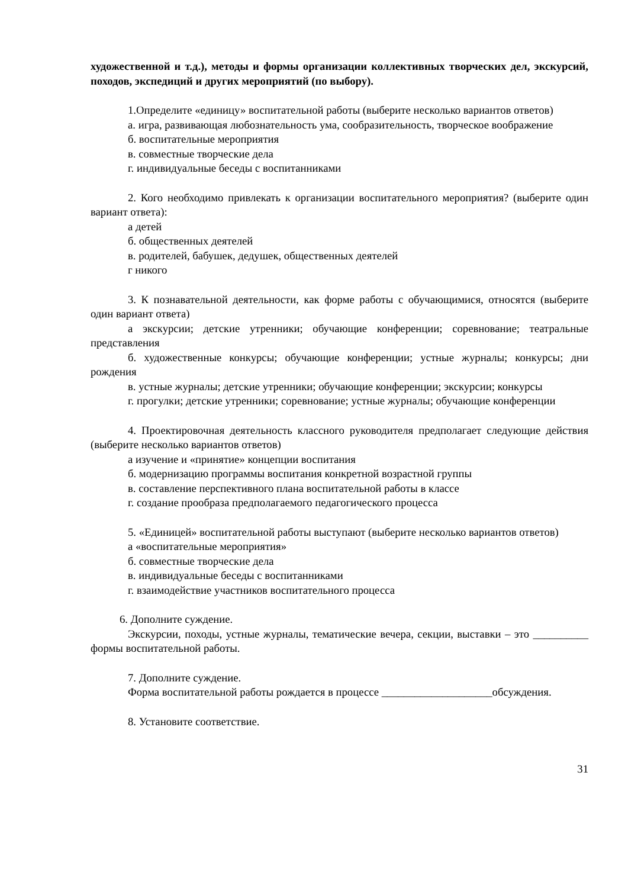художественной и т.д.), методы и формы организации коллективных творческих дел, экскурсий, походов, экспедиций и других мероприятий (по выбору).
1.Определите «единицу» воспитательной работы (выберите несколько вариантов ответов)
а. игра, развивающая любознательность ума, сообразительность, творческое воображение
б. воспитательные мероприятия
в. совместные творческие дела
г. индивидуальные беседы с воспитанниками
2. Кого необходимо привлекать к организации воспитательного мероприятия? (выберите один вариант ответа):
а детей
б. общественных деятелей
в. родителей, бабушек, дедушек, общественных деятелей
г никого
3. К познавательной деятельности, как форме работы с обучающимися, относятся (выберите один вариант ответа)
а экскурсии; детские утренники; обучающие конференции; соревнование; театральные представления
б. художественные конкурсы; обучающие конференции; устные журналы; конкурсы; дни рождения
в. устные журналы; детские утренники; обучающие конференции; экскурсии; конкурсы
г. прогулки; детские утренники; соревнование; устные журналы; обучающие конференции
4. Проектировочная деятельность классного руководителя предполагает следующие действия (выберите несколько вариантов ответов)
а изучение и «принятие» концепции воспитания
б. модернизацию программы воспитания конкретной возрастной группы
в. составление перспективного плана воспитательной работы в классе
г. создание прообраза предполагаемого педагогического процесса
5. «Единицей» воспитательной работы выступают (выберите несколько вариантов ответов)
а «воспитательные мероприятия»
б. совместные творческие дела
в. индивидуальные беседы с воспитанниками
г. взаимодействие участников воспитательного процесса
6. Дополните суждение.
Экскурсии, походы, устные журналы, тематические вечера, секции, выставки – это __________ формы воспитательной работы.
7. Дополните суждение.
Форма воспитательной работы рождается в процессе ____________________обсуждения.
8. Установите соответствие.
31